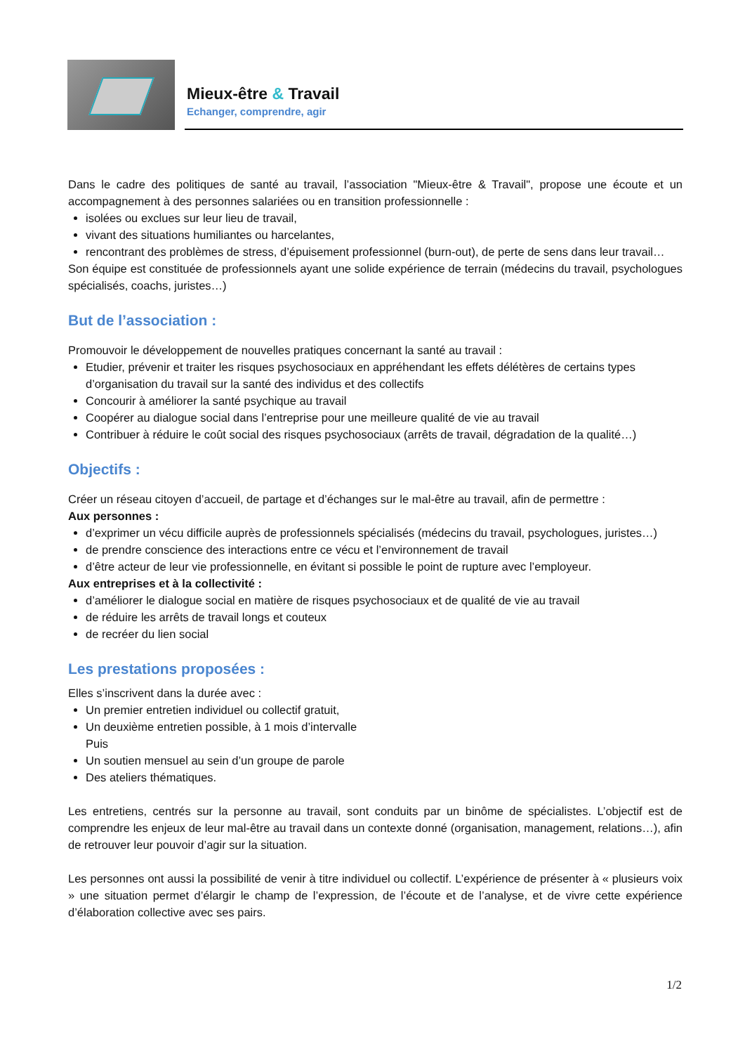Mieux-être & Travail
Echanger, comprendre, agir
Dans le cadre des politiques de santé au travail, l’association "Mieux-être & Travail", propose une écoute et un accompagnement à des personnes salariées ou en transition professionnelle :
isolées ou exclues sur leur lieu de travail,
vivant des situations humiliantes ou harcelantes,
rencontrant des problèmes de stress, d’épuisement professionnel (burn-out), de perte de sens dans leur travail…
Son équipe est constituée de professionnels ayant une solide expérience de terrain (médecins du travail, psychologues spécialisés, coachs, juristes…)
But de l’association :
Promouvoir le développement de nouvelles pratiques concernant la santé au travail :
Etudier, prévenir et traiter les risques psychosociaux en appréhendant les effets délétères de certains types d’organisation du travail sur la santé des individus et des collectifs
Concourir à améliorer la santé psychique au travail
Coopérer au dialogue social dans l’entreprise pour une meilleure qualité de vie au travail
Contribuer à réduire le coût social des risques psychosociaux (arrêts de travail, dégradation de la qualité…)
Objectifs :
Créer un réseau citoyen d’accueil, de partage et d’échanges sur le mal-être au travail, afin de permettre :
Aux personnes :
d’exprimer un vécu difficile auprès de professionnels spécialisés (médecins du travail, psychologues, juristes…)
de prendre conscience des interactions entre ce vécu et l’environnement de travail
d’être acteur de leur vie professionnelle, en évitant si possible le point de rupture avec l’employeur.
Aux entreprises et à la collectivité :
d’améliorer le dialogue social en matière de risques psychosociaux et de qualité de vie au travail
de réduire les arrêts de travail longs et couteux
de recréer du lien social
Les prestations proposées :
Elles s’inscrivent dans la durée avec :
Un premier entretien individuel ou collectif gratuit,
Un deuxième entretien possible, à 1 mois d’intervalle
Puis
Un soutien mensuel au sein d’un groupe de parole
Des ateliers thématiques.
Les entretiens, centrés sur la personne au travail, sont conduits par un binôme de spécialistes. L’objectif est de comprendre les enjeux de leur mal-être au travail dans un contexte donné (organisation, management, relations…), afin de retrouver leur pouvoir d’agir sur la situation.
Les personnes ont aussi la possibilité de venir à titre individuel ou collectif. L’expérience de présenter à « plusieurs voix » une situation permet d’élargir le champ de l’expression, de l’écoute et de l’analyse, et de vivre cette expérience d’élaboration collective avec ses pairs.
1/2